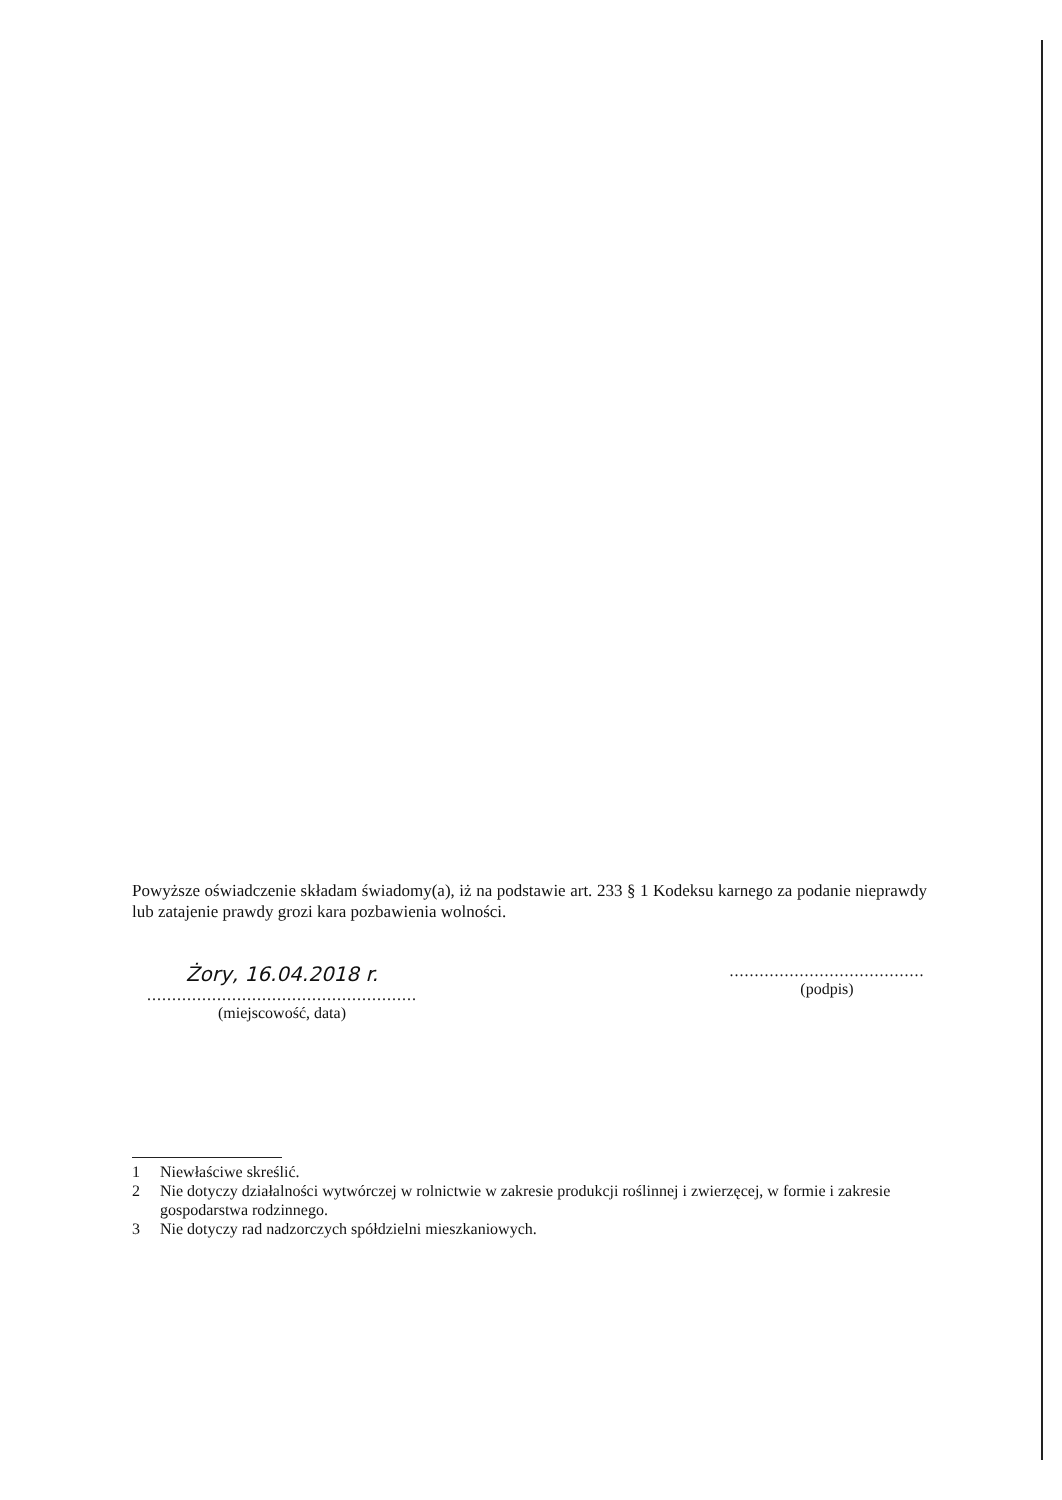Powyższe oświadczenie składam świadomy(a), iż na podstawie art. 233 § 1 Kodeksu karnego za podanie nieprawdy lub zatajenie prawdy grozi kara pozbawienia wolności.
Żory, 16.04.2018 r.
......................................................
(miejscowość, data)
.......................................
(podpis)
1 Niewłaściwe skreślić.
2 Nie dotyczy działalności wytwórczej w rolnictwie w zakresie produkcji roślinnej i zwierzęcej, w formie i zakresie gospodarstwa rodzinnego.
3 Nie dotyczy rad nadzorczych spółdzielni mieszkaniowych.